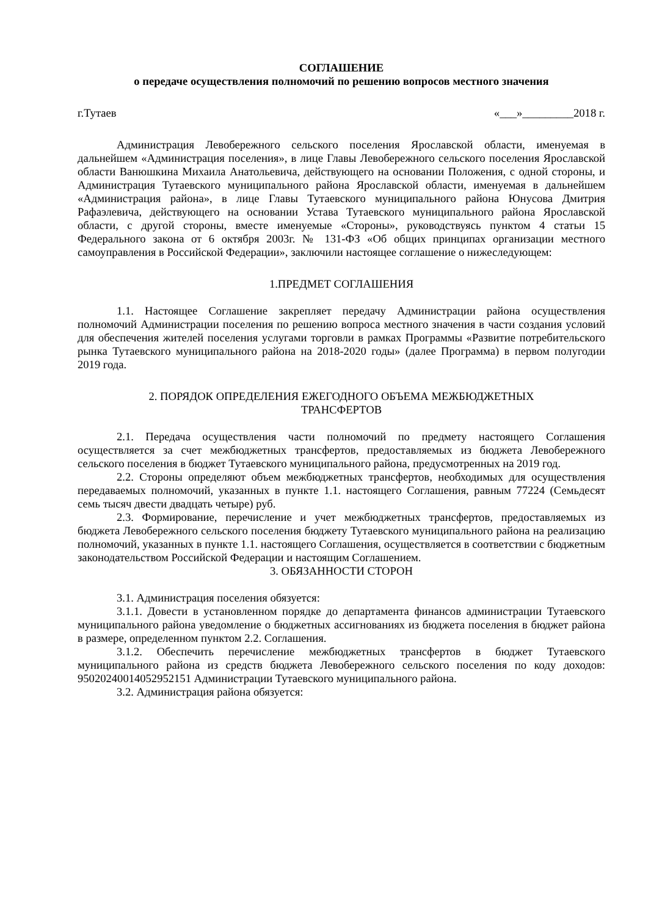СОГЛАШЕНИЕ
о передаче осуществления полномочий по решению вопросов местного значения
г.Тутаев «___»_________2018 г.
Администрация Левобережного сельского поселения Ярославской области, именуемая в дальнейшем «Администрация поселения», в лице Главы Левобережного сельского поселения Ярославской области Ванюшкина Михаила Анатольевича, действующего на основании Положения, с одной стороны, и Администрация Тутаевского муниципального района Ярославской области, именуемая в дальнейшем «Администрация района», в лице Главы Тутаевского муниципального района Юнусова Дмитрия Рафаэлевича, действующего на основании Устава Тутаевского муниципального района Ярославской области, с другой стороны, вместе именуемые «Стороны», руководствуясь пунктом 4 статьи 15 Федерального закона от 6 октября 2003г. № 131-ФЗ «Об общих принципах организации местного самоуправления в Российской Федерации», заключили настоящее соглашение о нижеследующем:
1.ПРЕДМЕТ СОГЛАШЕНИЯ
1.1. Настоящее Соглашение закрепляет передачу Администрации района осуществления полномочий Администрации поселения по решению вопроса местного значения в части создания условий для обеспечения жителей поселения услугами торговли в рамках Программы «Развитие потребительского рынка Тутаевского муниципального района на 2018-2020 годы» (далее Программа) в первом полугодии 2019 года.
2. ПОРЯДОК ОПРЕДЕЛЕНИЯ ЕЖЕГОДНОГО ОБЪЕМА МЕЖБЮДЖЕТНЫХ
ТРАНСФЕРТОВ
2.1. Передача осуществления части полномочий по предмету настоящего Соглашения осуществляется за счет межбюджетных трансфертов, предоставляемых из бюджета Левобережного сельского поселения в бюджет Тутаевского муниципального района, предусмотренных на 2019 год.
2.2. Стороны определяют объем межбюджетных трансфертов, необходимых для осуществления передаваемых полномочий, указанных в пункте 1.1. настоящего Соглашения, равным 77224 (Семьдесят семь тысяч двести двадцать четыре) руб.
2.3. Формирование, перечисление и учет межбюджетных трансфертов, предоставляемых из бюджета Левобережного сельского поселения бюджету Тутаевского муниципального района на реализацию полномочий, указанных в пункте 1.1. настоящего Соглашения, осуществляется в соответствии с бюджетным законодательством Российской Федерации и настоящим Соглашением.
3. ОБЯЗАННОСТИ СТОРОН
3.1. Администрация поселения обязуется:
3.1.1. Довести в установленном порядке до департамента финансов администрации Тутаевского муниципального района уведомление о бюджетных ассигнованиях из бюджета поселения в бюджет района в размере, определенном пунктом 2.2. Соглашения.
3.1.2. Обеспечить перечисление межбюджетных трансфертов в бюджет Тутаевского муниципального района из средств бюджета Левобережного сельского поселения по коду доходов: 95020240014052952151 Администрации Тутаевского муниципального района.
3.2. Администрация района обязуется: